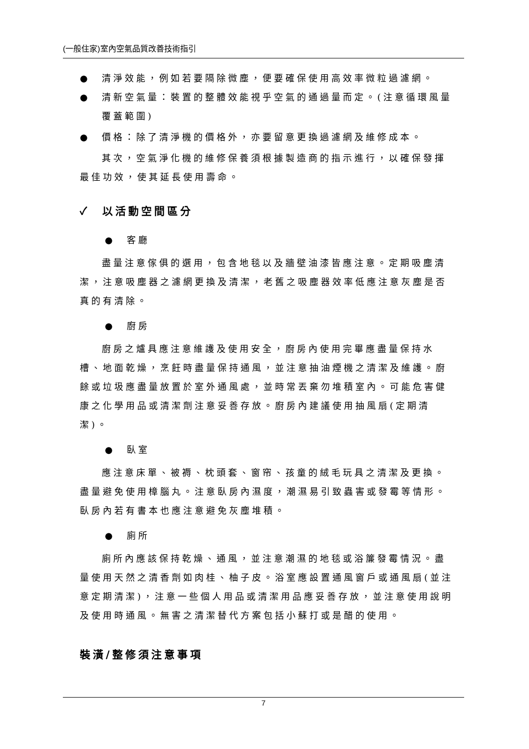(一般住家)室內空氣品質改善技術指引
● 清淨效能，例如若要隔除微塵，便要確保使用高效率微粒過濾網。
● 清新空氣量：裝置的整體效能視乎空氣的通過量而定。(注意循環風量覆蓋範圍)
● 價格：除了清淨機的價格外，亦要留意更換過濾網及維修成本。
其次，空氣淨化機的維修保養須根據製造商的指示進行，以確保發揮最佳功效，使其延長使用壽命。
✓　以活動空間區分
● 客廳
盡量注意傢俱的選用，包含地毯以及牆壁油漆皆應注意。定期吸塵清潔，注意吸塵器之濾網更換及清潔，老舊之吸塵器效率低應注意灰塵是否真的有清除。
● 廚房
廚房之爐具應注意維護及使用安全，廚房內使用完畢應盡量保持水槽、地面乾燥，烹飪時盡量保持通風，並注意抽油煙機之清潔及維護。廚餘或垃圾應盡量放置於室外通風處，並時常丟棄勿堆積室內。可能危害健康之化學用品或清潔劑注意妥善存放。廚房內建議使用抽風扇(定期清潔)。
● 臥室
應注意床單、被褥、枕頭套、窗帘、孩童的絨毛玩具之清潔及更換。盡量避免使用樟腦丸。注意臥房內濕度，潮濕易引致蟲害或發霉等情形。臥房內若有書本也應注意避免灰塵堆積。
● 廁所
廁所內應該保持乾燥、通風，並注意潮濕的地毯或浴簾發霉情況。盡量使用天然之清香劑如肉桂、柚子皮。浴室應設置通風窗戶或通風扇(並注意定期清潔)，注意一些個人用品或清潔用品應妥善存放，並注意使用說明及使用時通風。無害之清潔替代方案包括小蘇打或是醋的使用。
裝潢/整修須注意事項
7